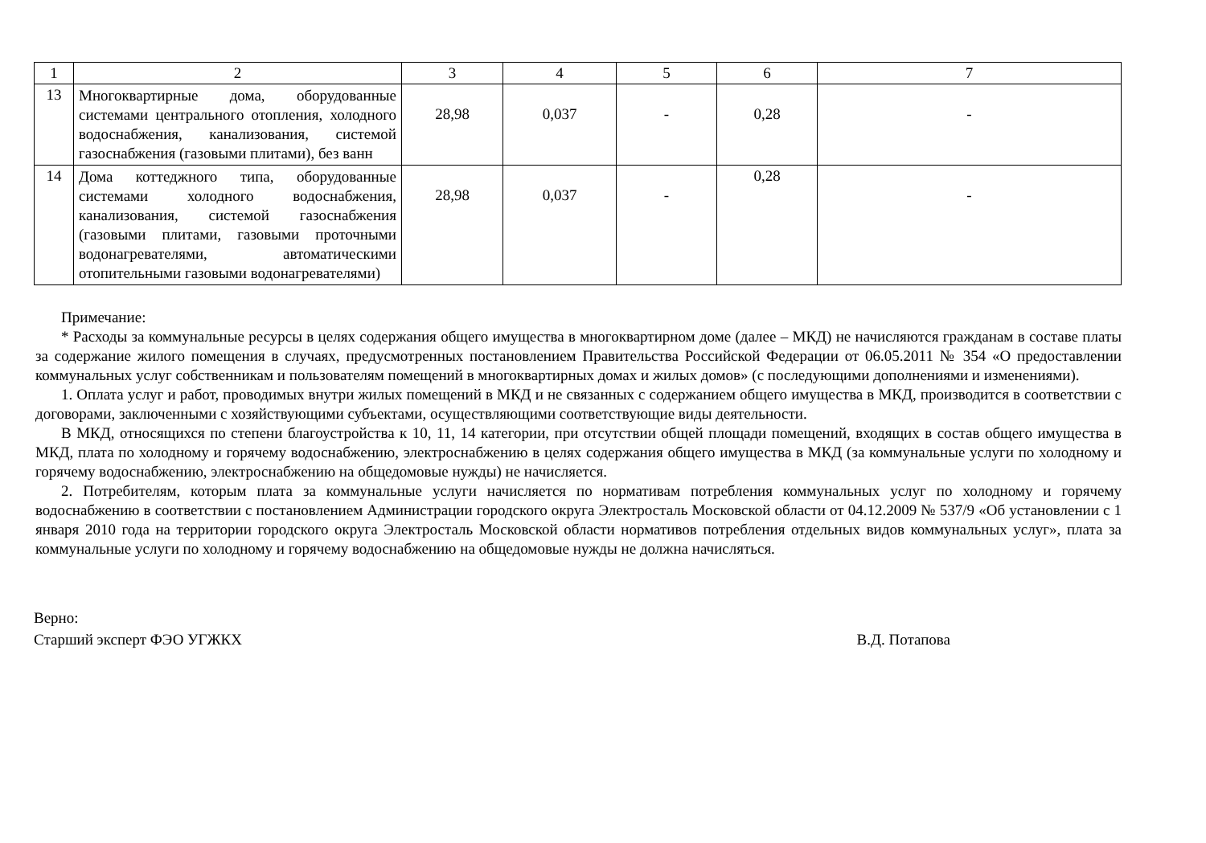| 1 | 2 | 3 | 4 | 5 | 6 | 7 |
| 13 | Многоквартирные дома, оборудованные системами центрального отопления, холодного водоснабжения, канализования, системой газоснабжения (газовыми плитами), без ванн | 28,98 | 0,037 | - | 0,28 | - |
| 14 | Дома коттеджного типа, оборудованные системами холодного водоснабжения, канализования, системой газоснабжения (газовыми плитами, газовыми проточными водонагревателями, автоматическими отопительными газовыми водонагревателями) | 28,98 | 0,037 | - | 0,28 | - |
Примечание:
* Расходы за коммунальные ресурсы в целях содержания общего имущества в многоквартирном доме (далее – МКД) не начисляются гражданам в составе платы за содержание жилого помещения в случаях, предусмотренных постановлением Правительства Российской Федерации от 06.05.2011 № 354 «О предоставлении коммунальных услуг собственникам и пользователям помещений в многоквартирных домах и жилых домов» (с последующими дополнениями и изменениями).
1. Оплата услуг и работ, проводимых внутри жилых помещений в МКД и не связанных с содержанием общего имущества в МКД, производится в соответствии с договорами, заключенными с хозяйствующими субъектами, осуществляющими соответствующие виды деятельности.
В МКД, относящихся по степени благоустройства к 10, 11, 14 категории, при отсутствии общей площади помещений, входящих в состав общего имущества в МКД, плата по холодному и горячему водоснабжению, электроснабжению в целях содержания общего имущества в МКД (за коммунальные услуги по холодному и горячему водоснабжению, электроснабжению на общедомовые нужды) не начисляется.
2. Потребителям, которым плата за коммунальные услуги начисляется по нормативам потребления коммунальных услуг по холодному и горячему водоснабжению в соответствии с постановлением Администрации городского округа Электросталь Московской области от 04.12.2009 № 537/9 «Об установлении с 1 января 2010 года на территории городского округа Электросталь Московской области нормативов потребления отдельных видов коммунальных услуг», плата за коммунальные услуги по холодному и горячему водоснабжению на общедомовые нужды не должна начисляться.
Верно:
Старший эксперт ФЭО УГЖКХ
В.Д. Потапова